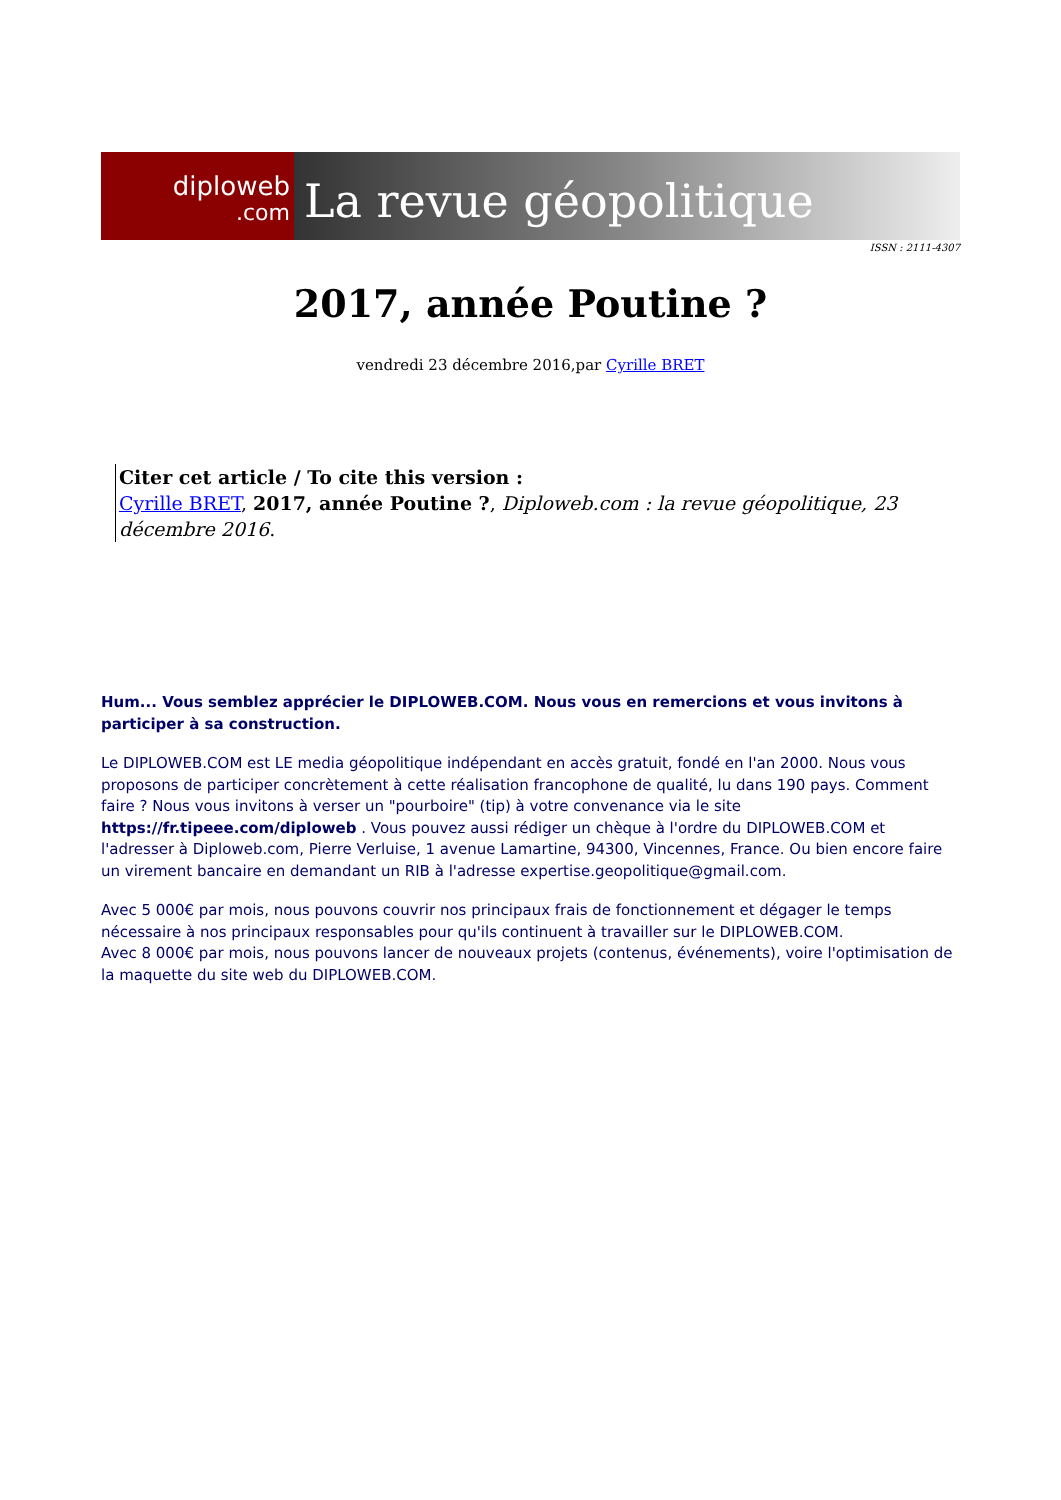diploweb
.com
La revue géopolitique
ISSN : 2111-4307
2017, année Poutine ?
vendredi 23 décembre 2016,par Cyrille BRET
Citer cet article / To cite this version :
Cyrille BRET, 2017, année Poutine ?, Diploweb.com : la revue géopolitique, 23 décembre 2016.
Hum... Vous semblez apprécier le DIPLOWEB.COM. Nous vous en remercions et vous invitons à participer à sa construction.
Le DIPLOWEB.COM est LE media géopolitique indépendant en accès gratuit, fondé en l'an 2000. Nous vous proposons de participer concrètement à cette réalisation francophone de qualité, lu dans 190 pays. Comment faire ? Nous vous invitons à verser un "pourboire" (tip) à votre convenance via le site https://fr.tipeee.com/diploweb . Vous pouvez aussi rédiger un chèque à l'ordre du DIPLOWEB.COM et l'adresser à Diploweb.com, Pierre Verluise, 1 avenue Lamartine, 94300, Vincennes, France. Ou bien encore faire un virement bancaire en demandant un RIB à l'adresse expertise.geopolitique@gmail.com.
Avec 5 000€ par mois, nous pouvons couvrir nos principaux frais de fonctionnement et dégager le temps nécessaire à nos principaux responsables pour qu'ils continuent à travailler sur le DIPLOWEB.COM.
Avec 8 000€ par mois, nous pouvons lancer de nouveaux projets (contenus, événements), voire l'optimisation de la maquette du site web du DIPLOWEB.COM.